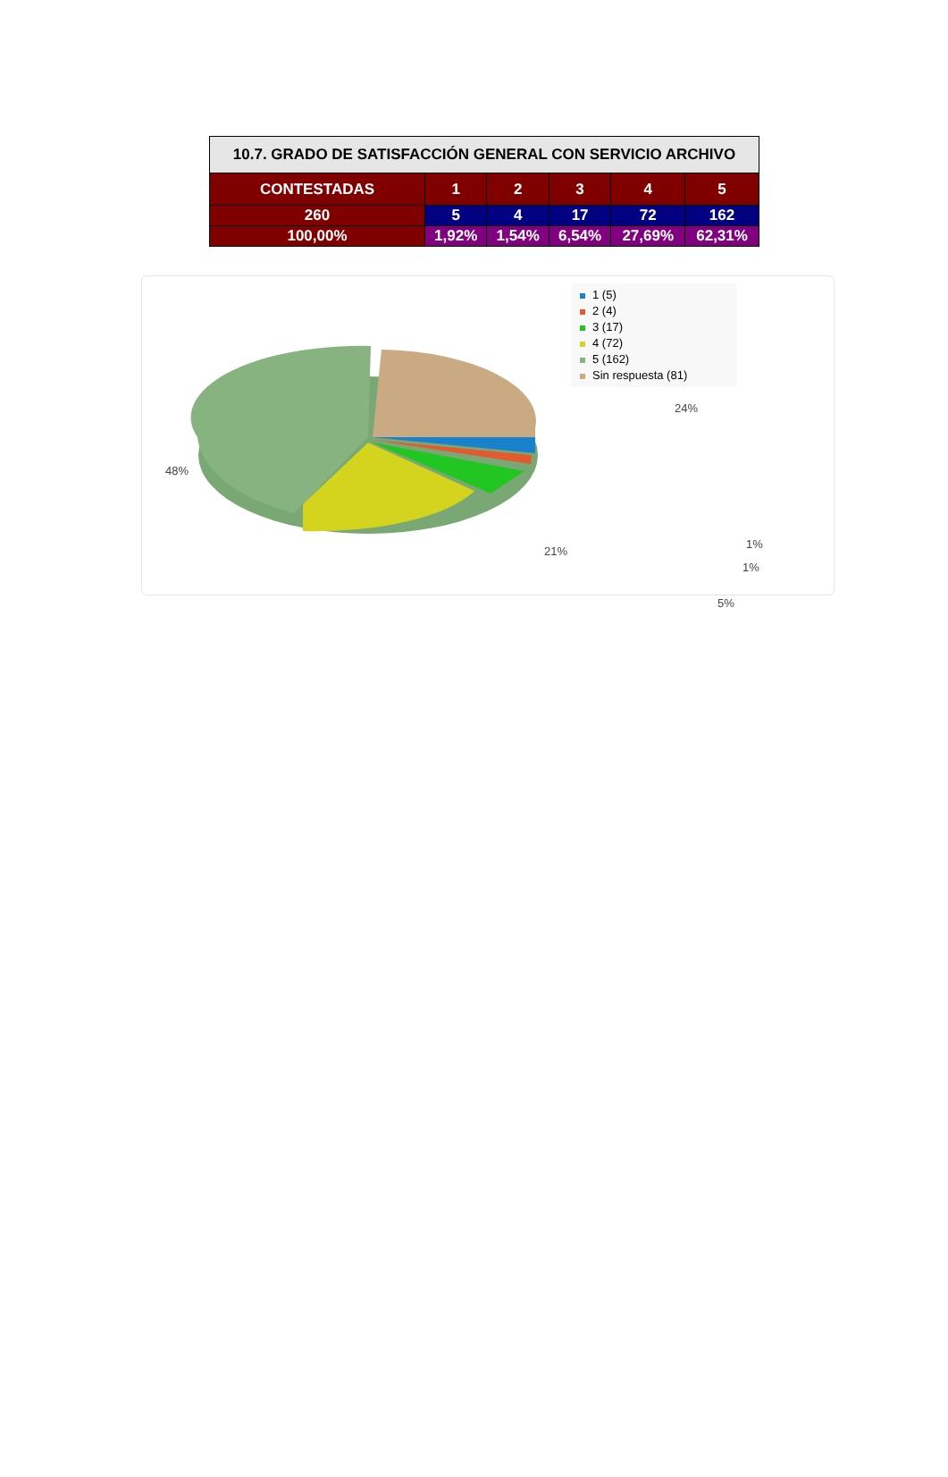| 10.7. GRADO DE SATISFACCIÓN GENERAL CON SERVICIO ARCHIVO | | | | | |
| --- | --- | --- | --- | --- | --- |
| CONTESTADAS | 1 | 2 | 3 | 4 | 5 |
| 260 | 5 | 4 | 17 | 72 | 162 |
| 100,00% | 1,92% | 1,54% | 6,54% | 27,69% | 62,31% |
48%
24%
1%
1%
5%
21%
1 (5)
2 (4)
3 (17)
4 (72)
5 (162)
Sin respuesta (81)